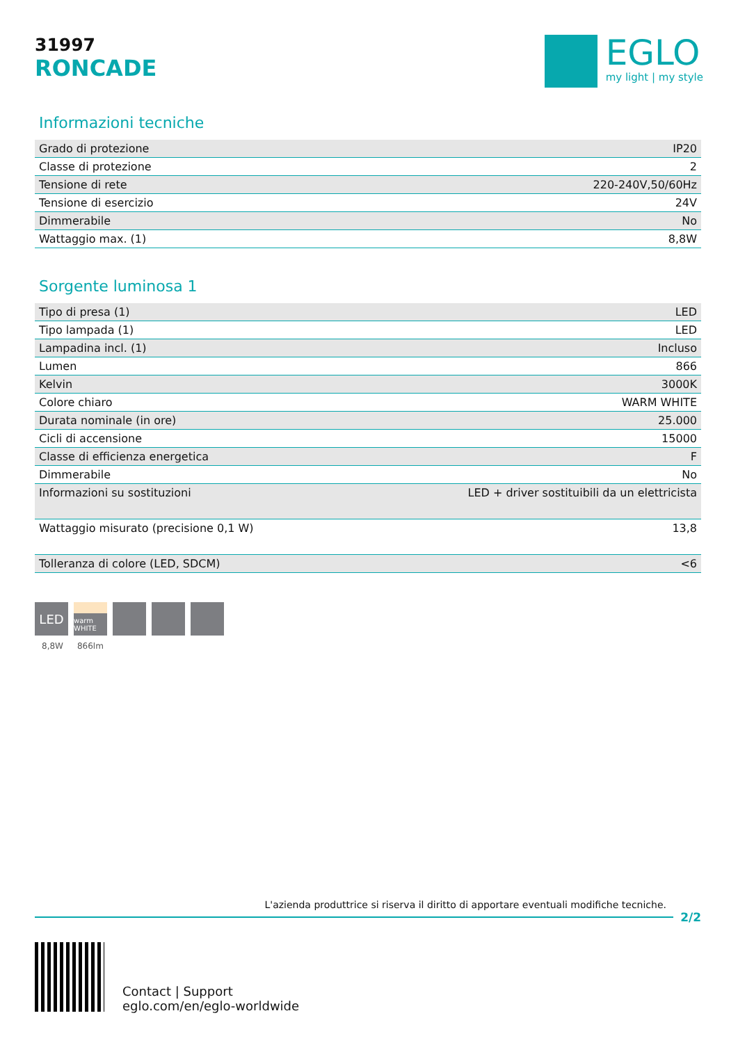31997
RONCADE
EGLO
my light | my style
Informazioni tecniche
| Grado di protezione | IP20 |
| Classe di protezione | 2 |
| Tensione di rete | 220-240V,50/60Hz |
| Tensione di esercizio | 24V |
| Dimmerabile | No |
| Wattaggio max. (1) | 8,8W |
Sorgente luminosa 1
| Tipo di presa (1) | LED |
| Tipo lampada (1) | LED |
| Lampadina incl. (1) | Incluso |
| Lumen | 866 |
| Kelvin | 3000K |
| Colore chiaro | WARM WHITE |
| Durata nominale (in ore) | 25.000 |
| Cicli di accensione | 15000 |
| Classe di efficienza energetica | F |
| Dimmerabile | No |
| Informazioni su sostituzioni | LED + driver sostituibili da un elettricista |
| Wattaggio misurato (precisione 0,1 W) | 13,8 |
| Tolleranza di colore (LED, SDCM) | <6 |
LED
warm WHITE
8,8W 866lm
L'azienda produttrice si riserva il diritto di apportare eventuali modifiche tecniche.
2/2
Contact | Support
eglo.com/en/eglo-worldwide